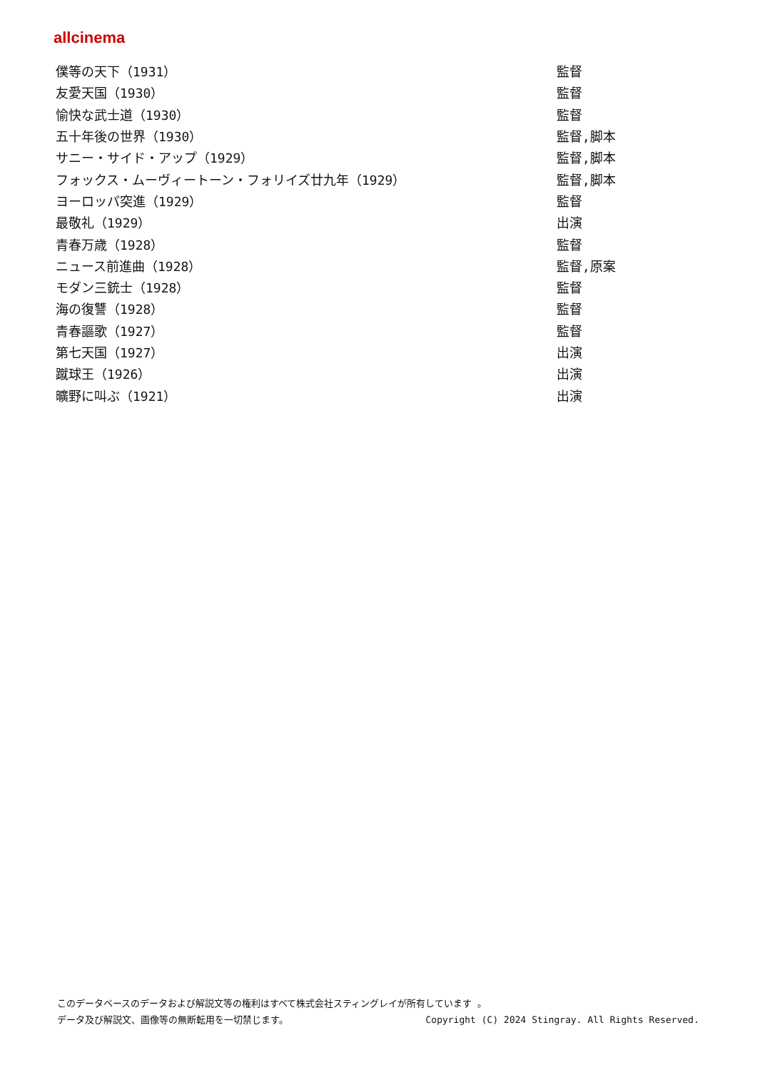allcinema
| 僕等の天下（1931） | 監督 |
| 友愛天国（1930） | 監督 |
| 愉快な武士道（1930） | 監督 |
| 五十年後の世界（1930） | 監督,脚本 |
| サニー・サイド・アップ（1929） | 監督,脚本 |
| フォックス・ムーヴィートーン・フォリイズ廿九年（1929） | 監督,脚本 |
| ヨーロッパ突進（1929） | 監督 |
| 最敬礼（1929） | 出演 |
| 青春万歳（1928） | 監督 |
| ニュース前進曲（1928） | 監督,原案 |
| モダン三銃士（1928） | 監督 |
| 海の復讐（1928） | 監督 |
| 青春謳歌（1927） | 監督 |
| 第七天国（1927） | 出演 |
| 蹴球王（1926） | 出演 |
| 曠野に叫ぶ（1921） | 出演 |
このデータベースのデータおよび解説文等の権利はすべて株式会社スティングレイが所有しています 。
データ及び解説文、画像等の無断転用を一切禁じます。 Copyright (C) 2024 Stingray. All Rights Reserved.